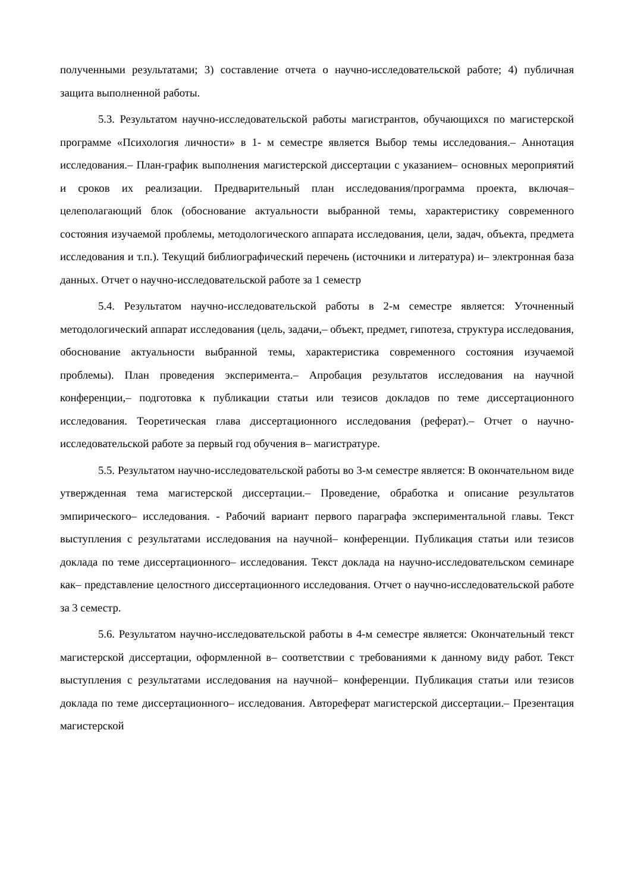полученными результатами; 3) составление отчета о научно-исследовательской работе; 4) публичная защита выполненной работы.
5.3. Результатом научно-исследовательской работы магистрантов, обучающихся по магистерской программе «Психология личности» в 1- м семестре является Выбор темы исследования.– Аннотация исследования.– План-график выполнения магистерской диссертации с указанием– основных мероприятий и сроков их реализации. Предварительный план исследования/программа проекта, включая– целеполагающий блок (обоснование актуальности выбранной темы, характеристику современного состояния изучаемой проблемы, методологического аппарата исследования, цели, задач, объекта, предмета исследования и т.п.). Текущий библиографический перечень (источники и литература) и– электронная база данных. Отчет о научно-исследовательской работе за 1 семестр
5.4. Результатом научно-исследовательской работы в 2-м семестре является: Уточненный методологический аппарат исследования (цель, задачи,– объект, предмет, гипотеза, структура исследования, обоснование актуальности выбранной темы, характеристика современного состояния изучаемой проблемы). План проведения эксперимента.– Апробация результатов исследования на научной конференции,– подготовка к публикации статьи или тезисов докладов по теме диссертационного исследования. Теоретическая глава диссертационного исследования (реферат).– Отчет о научно-исследовательской работе за первый год обучения в– магистратуре.
5.5. Результатом научно-исследовательской работы во 3-м семестре является: В окончательном виде утвержденная тема магистерской диссертации.– Проведение, обработка и описание результатов эмпирического– исследования. - Рабочий вариант первого параграфа экспериментальной главы. Текст выступления с результатами исследования на научной– конференции. Публикация статьи или тезисов доклада по теме диссертационного– исследования. Текст доклада на научно-исследовательском семинаре как– представление целостного диссертационного исследования. Отчет о научно-исследовательской работе за 3 семестр.
5.6. Результатом научно-исследовательской работы в 4-м семестре является: Окончательный текст магистерской диссертации, оформленной в– соответствии с требованиями к данному виду работ. Текст выступления с результатами исследования на научной– конференции. Публикация статьи или тезисов доклада по теме диссертационного– исследования. Автореферат магистерской диссертации.– Презентация магистерской